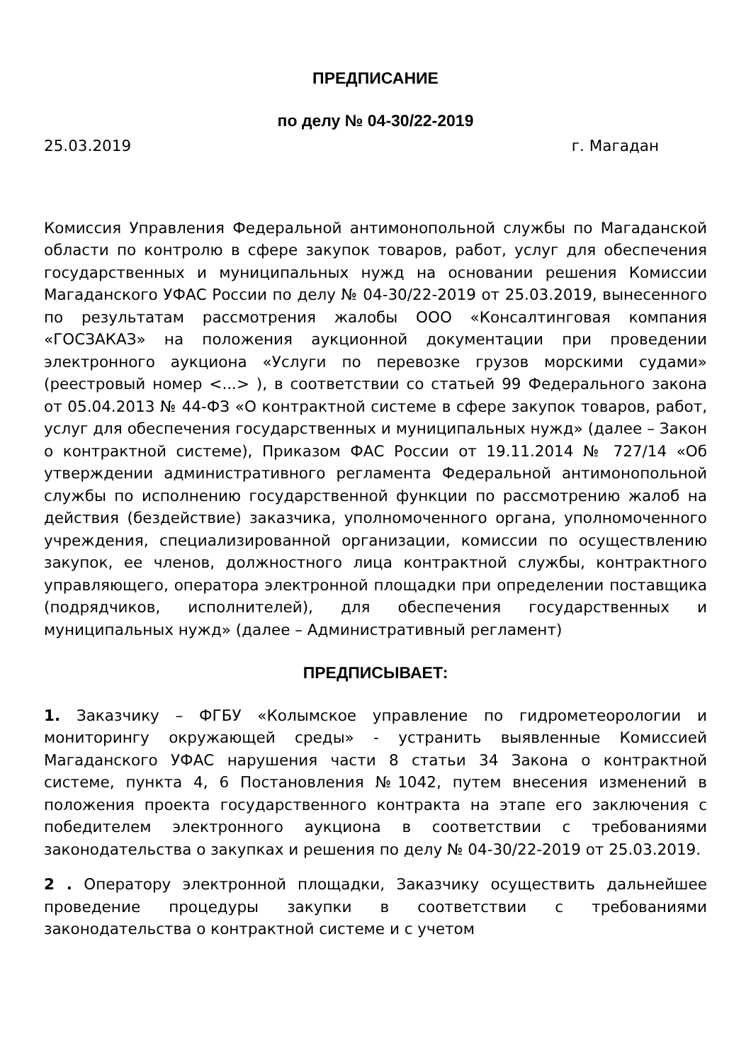ПРЕДПИСАНИЕ
по делу № 04-30/22-2019
25.03.2019 г. Магадан
Комиссия Управления Федеральной антимонопольной службы по Магаданской области по контролю в сфере закупок товаров, работ, услуг для обеспечения государственных и муниципальных нужд на основании решения Комиссии Магаданского УФАС России по делу № 04-30/22-2019 от 25.03.2019, вынесенного по результатам рассмотрения жалобы ООО «Консалтинговая компания «ГОСЗАКАЗ» на положения аукционной документации при проведении электронного аукциона «Услуги по перевозке грузов морскими судами» (реестровый номер <...> ), в соответствии со статьей 99 Федерального закона от 05.04.2013 № 44-ФЗ «О контрактной системе в сфере закупок товаров, работ, услуг для обеспечения государственных и муниципальных нужд» (далее – Закон о контрактной системе), Приказом ФАС России от 19.11.2014 № 727/14 «Об утверждении административного регламента Федеральной антимонопольной службы по исполнению государственной функции по рассмотрению жалоб на действия (бездействие) заказчика, уполномоченного органа, уполномоченного учреждения, специализированной организации, комиссии по осуществлению закупок, ее членов, должностного лица контрактной службы, контрактного управляющего, оператора электронной площадки при определении поставщика (подрядчиков, исполнителей), для обеспечения государственных и муниципальных нужд» (далее – Административный регламент)
ПРЕДПИСЫВАЕТ:
1. Заказчику – ФГБУ «Колымское управление по гидрометеорологии и мониторингу окружающей среды» - устранить выявленные Комиссией Магаданского УФАС нарушения части 8 статьи 34 Закона о контрактной системе, пункта 4, 6 Постановления №1042, путем внесения изменений в положения проекта государственного контракта на этапе его заключения с победителем электронного аукциона в соответствии с требованиями законодательства о закупках и решения по делу № 04-30/22-2019 от 25.03.2019.
2 . Оператору электронной площадки, Заказчику осуществить дальнейшее проведение процедуры закупки в соответствии с требованиями законодательства о контрактной системе и с учетом